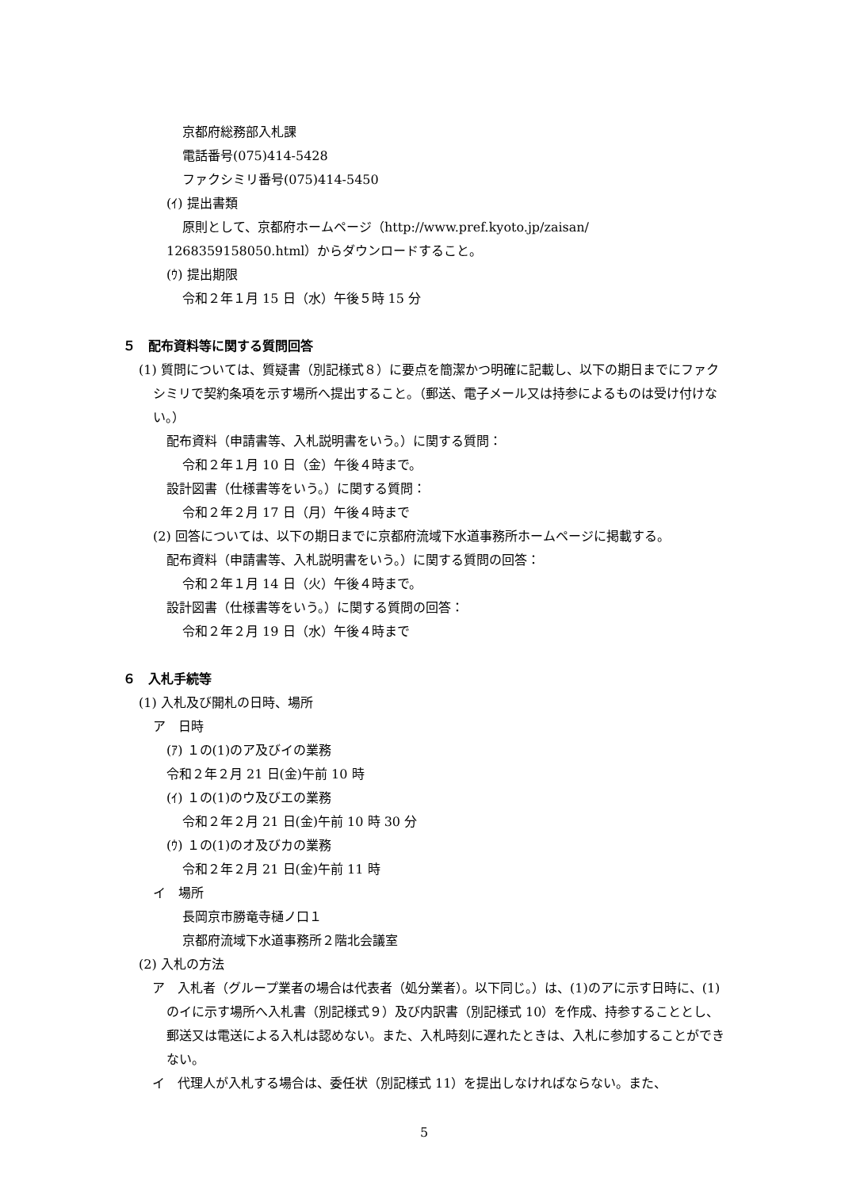京都府総務部入札課
電話番号(075)414-5428
ファクシミリ番号(075)414-5450
(ｲ) 提出書類
原則として、京都府ホームページ（http://www.pref.kyoto.jp/zaisan/
1268359158050.html）からダウンロードすること。
(ｳ) 提出期限
令和２年１月 15 日（水）午後５時 15 分
５　配布資料等に関する質問回答
(1) 質問については、質疑書（別記様式８）に要点を簡潔かつ明確に記載し、以下の期日までにファクシミリで契約条項を示す場所へ提出すること。（郵送、電子メール又は持参によるものは受け付けない。）
配布資料（申請書等、入札説明書をいう。）に関する質問：
令和２年１月 10 日（金）午後４時まで。
設計図書（仕様書等をいう。）に関する質問：
令和２年２月 17 日（月）午後４時まで
(2) 回答については、以下の期日までに京都府流域下水道事務所ホームページに掲載する。
配布資料（申請書等、入札説明書をいう。）に関する質問の回答：
令和２年１月 14 日（火）午後４時まで。
設計図書（仕様書等をいう。）に関する質問の回答：
令和２年２月 19 日（水）午後４時まで
６　入札手続等
(1) 入札及び開札の日時、場所
ア　日時
(ｱ) １の(1)のア及びイの業務
令和２年２月 21 日(金)午前 10 時
(ｲ) １の(1)のウ及びエの業務
令和２年２月 21 日(金)午前 10 時 30 分
(ｳ) １の(1)のオ及びカの業務
令和２年２月 21 日(金)午前 11 時
イ　場所
長岡京市勝竜寺樋ノ口１
京都府流域下水道事務所２階北会議室
(2) 入札の方法
ア　入札者（グループ業者の場合は代表者（処分業者）。以下同じ。）は、(1)のアに示す日時に、(1)のイに示す場所へ入札書（別記様式９）及び内訳書（別記様式 10）を作成、持参することとし、郵送又は電送による入札は認めない。また、入札時刻に遅れたときは、入札に参加することができない。
イ　代理人が入札する場合は、委任状（別記様式 11）を提出しなければならない。また、
5